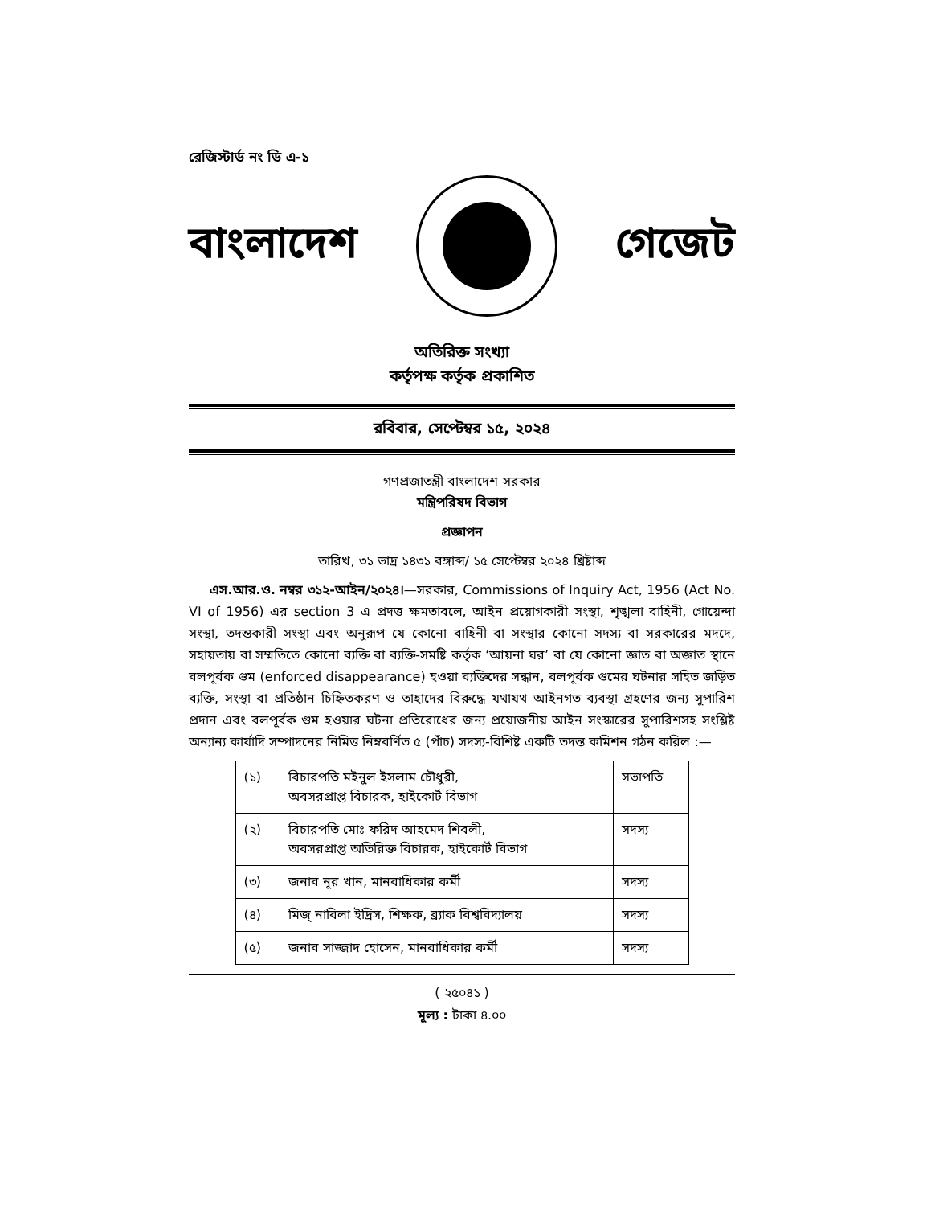রেজিস্টার্ড নং ডি এ-১
বাংলাদেশ গেজেট
অতিরিক্ত সংখ্যা
কর্তৃপক্ষ কর্তৃক প্রকাশিত
রবিবার, সেপ্টেম্বর ১৫, ২০২৪
গণপ্রজাতন্ত্রী বাংলাদেশ সরকার
মন্ত্রিপরিষদ বিভাগ
প্রজ্ঞাপন
তারিখ, ৩১ ভাদ্র ১৪৩১ বঙ্গাব্দ/ ১৫ সেপ্টেম্বর ২০২৪ খ্রিষ্টাব্দ
এস.আর.ও. নম্বর ৩১২-আইন/২০২৪।—সরকার, Commissions of Inquiry Act, 1956 (Act No. VI of 1956) এর section 3 এ প্রদত্ত ক্ষমতাবলে, আইন প্রয়োগকারী সংস্থা, শৃঙ্খলা বাহিনী, গোয়েন্দা সংস্থা, তদন্তকারী সংস্থা এবং অনুরূপ যে কোনো বাহিনী বা সংস্থার কোনো সদস্য বা সরকারের মদদে, সহায়তায় বা সম্মতিতে কোনো ব্যক্তি বা ব্যক্তি-সমষ্টি কর্তৃক ‘আয়না ঘর’ বা যে কোনো জ্ঞাত বা অজ্ঞাত স্থানে বলপূর্বক গুম (enforced disappearance) হওয়া ব্যক্তিদের সন্ধান, বলপূর্বক গুমের ঘটনার সহিত জড়িত ব্যক্তি, সংস্থা বা প্রতিষ্ঠান চিহ্নিতকরণ ও তাহাদের বিরুদ্ধে যথাযথ আইনগত ব্যবস্থা গ্রহণের জন্য সুপারিশ প্রদান এবং বলপূর্বক গুম হওয়ার ঘটনা প্রতিরোধের জন্য প্রয়োজনীয় আইন সংস্কারের সুপারিশসহ সংশ্লিষ্ট অন্যান্য কার্যাদি সম্পাদনের নিমিত্ত নিম্নবর্ণিত ৫ (পাঁচ) সদস্য-বিশিষ্ট একটি তদন্ত কমিশন গঠন করিল :—
| (১) | বিচারপতি মইনুল ইসলাম চৌধুরী, অবসরপ্রাপ্ত বিচারক, হাইকোর্ট বিভাগ | সভাপতি |
| (২) | বিচারপতি মোঃ ফরিদ আহমেদ শিবলী, অবসরপ্রাপ্ত অতিরিক্ত বিচারক, হাইকোর্ট বিভাগ | সদস্য |
| (৩) | জনাব নূর খান, মানবাধিকার কর্মী | সদস্য |
| (৪) | মিজ্ নাবিলা ইদ্রিস, শিক্ষক, ব্র্যাক বিশ্ববিদ্যালয় | সদস্য |
| (৫) | জনাব সাজ্জাদ হোসেন, মানবাধিকার কর্মী | সদস্য |
( ২৫০৪১ )
মূল্য : টাকা ৪.০০